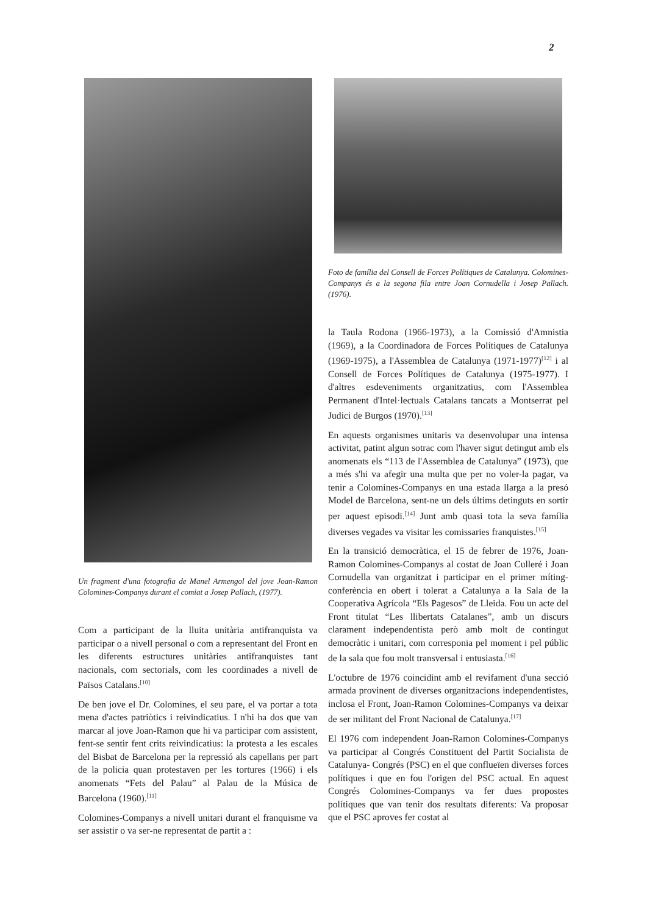2
Un fragment d'una fotografia de Manel Armengol del jove Joan-Ramon Colomines-Companys durant el comiat a Josep Pallach, (1977).
Com a participant de la lluita unitària antifranquista va participar o a nivell personal o com a representant del Front en les diferents estructures unitàries antifranquistes tant nacionals, com sectorials, com les coordinades a nivell de Països Catalans.<sup>[10]</sup>
De ben jove el Dr. Colomines, el seu pare, el va portar a tota mena d'actes patriòtics i reivindicatius. I n'hi ha dos que van marcar al jove Joan-Ramon que hi va participar com assistent, fent-se sentir fent crits reivindicatius: la protesta a les escales del Bisbat de Barcelona per la repressió als capellans per part de la policia quan protestaven per les tortures (1966) i els anomenats “Fets del Palau” al Palau de la Música de Barcelona (1960).<sup>[11]</sup>
Colomines-Companys a nivell unitari durant el franquisme va ser assistir o va ser-ne representat de partit a :
Foto de família del Consell de Forces Polítiques de Catalunya. Colomines-Companys és a la segona fila entre Joan Cornudella i Josep Pallach.(1976).
la Taula Rodona (1966-1973), a la Comissió d'Amnistia (1969), a la Coordinadora de Forces Polítiques de Catalunya (1969-1975), a l'Assemblea de Catalunya (1971-1977)<sup>[12]</sup> i al Consell de Forces Polítiques de Catalunya (1975-1977). I d'altres esdeveniments organitzatius, com l'Assemblea Permanent d'Intel·lectuals Catalans tancats a Montserrat pel Judici de Burgos (1970).<sup>[13]</sup>
En aquests organismes unitaris va desenvolupar una intensa activitat, patint algun sotrac com l'haver sigut detingut amb els anomenats els “113 de l'Assemblea de Catalunya” (1973), que a més s'hi va afegir una multa que per no voler-la pagar, va tenir a Colomines-Companys en una estada llarga a la presó Model de Barcelona, sent-ne un dels últims detinguts en sortir per aquest episodi.<sup>[14]</sup> Junt amb quasi tota la seva família diverses vegades va visitar les comissaries franquistes.<sup>[15]</sup>
En la transició democràtica, el 15 de febrer de 1976, Joan-Ramon Colomines-Companys al costat de Joan Culleré i Joan Cornudella van organitzat i participar en el primer míting-conferència en obert i tolerat a Catalunya a la Sala de la Cooperativa Agrícola “Els Pagesos” de Lleida. Fou un acte del Front titulat “Les llibertats Catalanes”, amb un discurs clarament independentista però amb molt de contingut democràtic i unitari, com corresponia pel moment i pel públic de la sala que fou molt transversal i entusiasta.<sup>[16]</sup>
L'octubre de 1976 coincidint amb el revifament d'una secció armada provinent de diverses organitzacions independentistes, inclosa el Front, Joan-Ramon Colomines-Companys va deixar de ser militant del Front Nacional de Catalunya.<sup>[17]</sup>
El 1976 com independent Joan-Ramon Colomines-Companys va participar al Congrés Constituent del Partit Socialista de Catalunya- Congrés (PSC) en el que conflueïen diverses forces polítiques i que en fou l'origen del PSC actual. En aquest Congrés Colomines-Companys va fer dues propostes polítiques que van tenir dos resultats diferents: Va proposar que el PSC aproves fer costat al